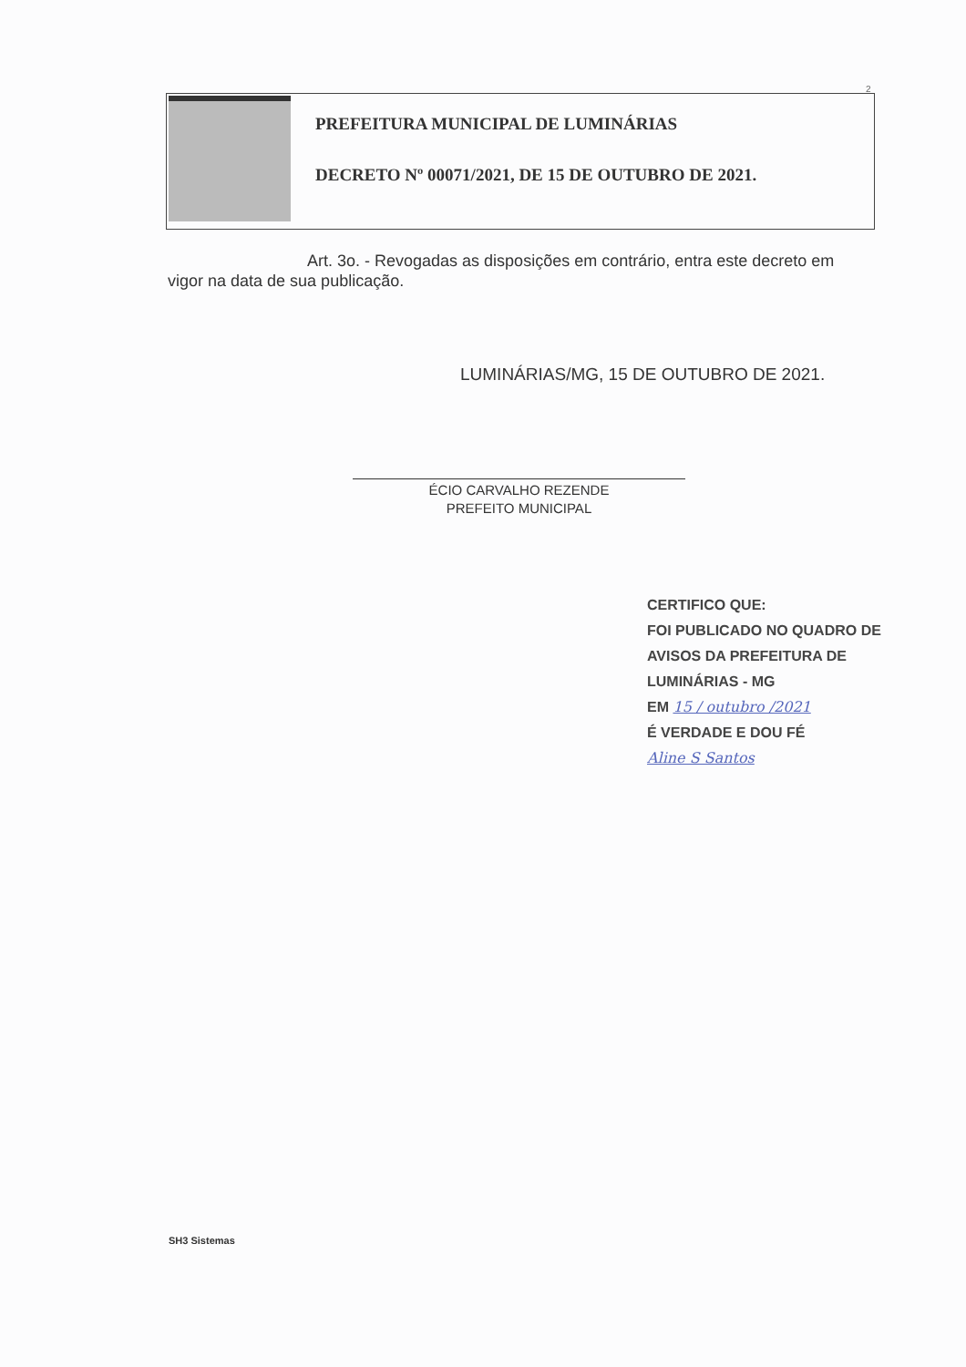2
PREFEITURA MUNICIPAL DE LUMINÁRIAS
DECRETO Nº 00071/2021, DE 15 DE OUTUBRO DE 2021.
Art. 3o. - Revogadas as disposições em contrário, entra este decreto em vigor na data de sua publicação.
LUMINÁRIAS/MG, 15 DE OUTUBRO DE 2021.
ÉCIO CARVALHO REZENDE
PREFEITO MUNICIPAL
CERTIFICO QUE:
FOI PUBLICADO NO QUADRO DE
AVISOS DA PREFEITURA DE
LUMINÁRIAS - MG
EM 15 / outubro /2021
É VERDADE E DOU FÉ
Aline S Santos
SH3 Sistemas